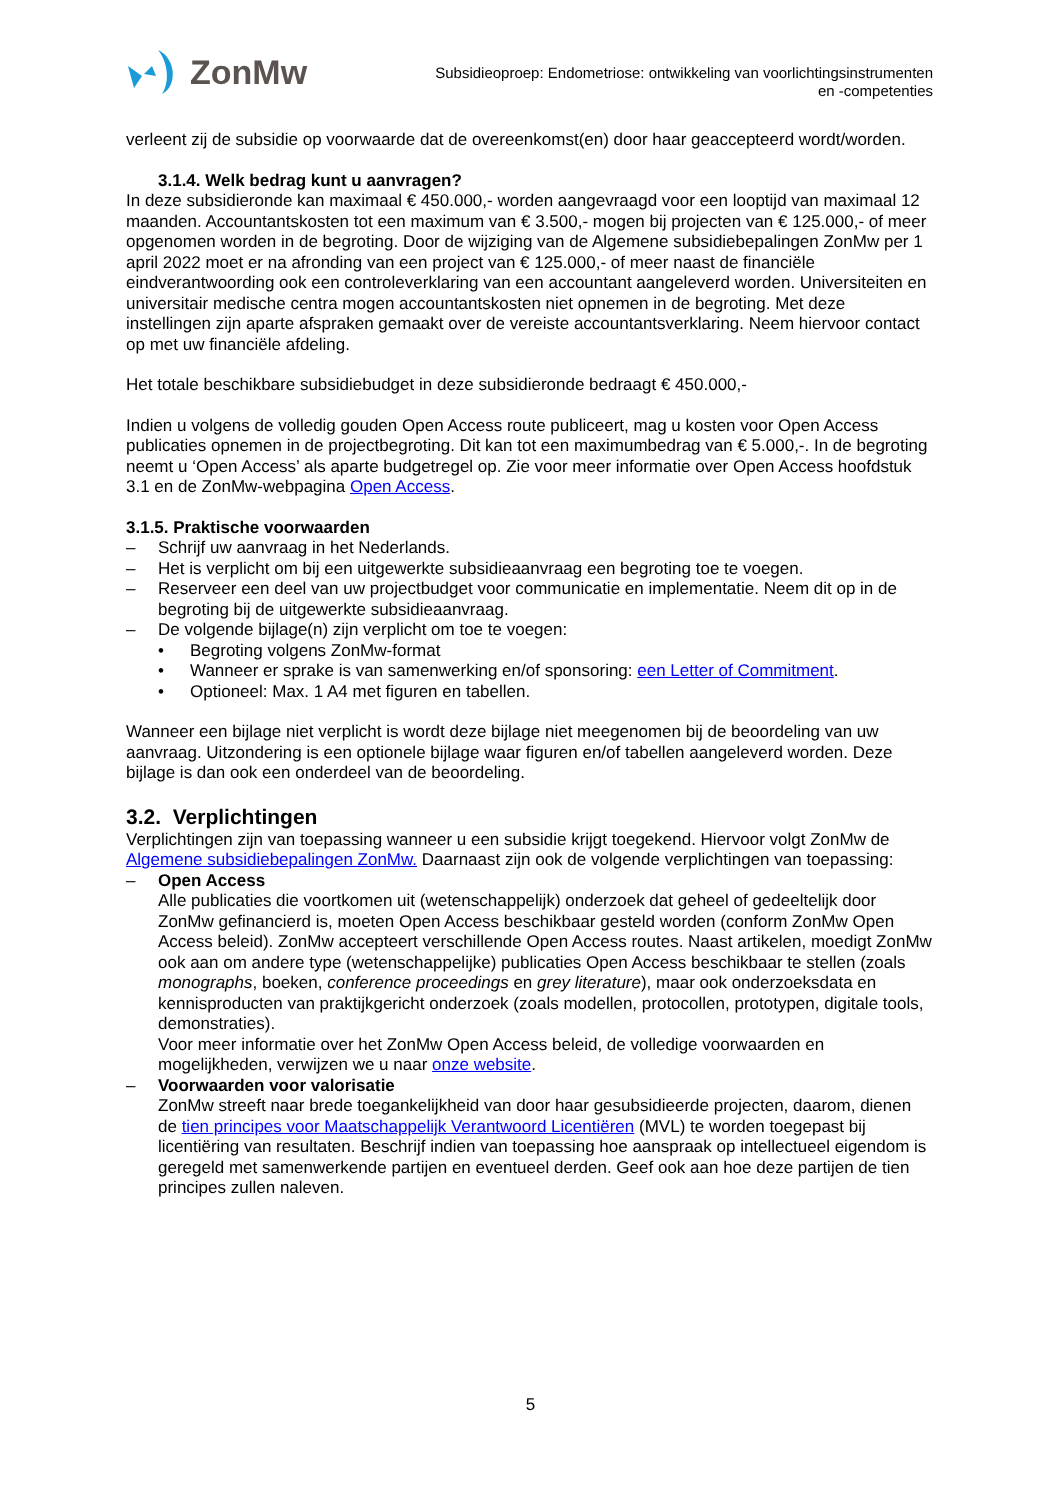ZonMw
Subsidieoproep: Endometriose: ontwikkeling van voorlichtingsinstrumenten
en -competenties
verleent zij de subsidie op voorwaarde dat de overeenkomst(en) door haar geaccepteerd wordt/worden.
3.1.4. Welk bedrag kunt u aanvragen?
In deze subsidieronde kan maximaal € 450.000,- worden aangevraagd voor een looptijd van maximaal 12 maanden. Accountantskosten tot een maximum van € 3.500,- mogen bij projecten van € 125.000,- of meer opgenomen worden in de begroting. Door de wijziging van de Algemene subsidiebepalingen ZonMw per 1 april 2022 moet er na afronding van een project van € 125.000,- of meer naast de financiële eindverantwoording ook een controleverklaring van een accountant aangeleverd worden. Universiteiten en universitair medische centra mogen accountantskosten niet opnemen in de begroting. Met deze instellingen zijn aparte afspraken gemaakt over de vereiste accountantsverklaring. Neem hiervoor contact op met uw financiële afdeling.
Het totale beschikbare subsidiebudget in deze subsidieronde bedraagt € 450.000,-
Indien u volgens de volledig gouden Open Access route publiceert, mag u kosten voor Open Access publicaties opnemen in de projectbegroting. Dit kan tot een maximumbedrag van € 5.000,-. In de begroting neemt u ‘Open Access’ als aparte budgetregel op. Zie voor meer informatie over Open Access hoofdstuk 3.1 en de ZonMw-webpagina Open Access.
3.1.5. Praktische voorwaarden
– Schrijf uw aanvraag in het Nederlands.
– Het is verplicht om bij een uitgewerkte subsidieaanvraag een begroting toe te voegen.
– Reserveer een deel van uw projectbudget voor communicatie en implementatie. Neem dit op in de begroting bij de uitgewerkte subsidieaanvraag.
– De volgende bijlage(n) zijn verplicht om toe te voegen:
• Begroting volgens ZonMw-format
• Wanneer er sprake is van samenwerking en/of sponsoring: een Letter of Commitment.
• Optioneel: Max. 1 A4 met figuren en tabellen.
Wanneer een bijlage niet verplicht is wordt deze bijlage niet meegenomen bij de beoordeling van uw aanvraag. Uitzondering is een optionele bijlage waar figuren en/of tabellen aangeleverd worden. Deze bijlage is dan ook een onderdeel van de beoordeling.
3.2. Verplichtingen
Verplichtingen zijn van toepassing wanneer u een subsidie krijgt toegekend. Hiervoor volgt ZonMw de Algemene subsidiebepalingen ZonMw. Daarnaast zijn ook de volgende verplichtingen van toepassing:
– Open Access
Alle publicaties die voortkomen uit (wetenschappelijk) onderzoek dat geheel of gedeeltelijk door ZonMw gefinancierd is, moeten Open Access beschikbaar gesteld worden (conform ZonMw Open Access beleid). ZonMw accepteert verschillende Open Access routes. Naast artikelen, moedigt ZonMw ook aan om andere type (wetenschappelijke) publicaties Open Access beschikbaar te stellen (zoals monographs, boeken, conference proceedings en grey literature), maar ook onderzoeksdata en kennisproducten van praktijkgericht onderzoek (zoals modellen, protocollen, prototypen, digitale tools, demonstraties).
Voor meer informatie over het ZonMw Open Access beleid, de volledige voorwaarden en mogelijkheden, verwijzen we u naar onze website.
– Voorwaarden voor valorisatie
ZonMw streeft naar brede toegankelijkheid van door haar gesubsidieerde projecten, daarom, dienen de tien principes voor Maatschappelijk Verantwoord Licentiëren (MVL) te worden toegepast bij licentiëring van resultaten. Beschrijf indien van toepassing hoe aanspraak op intellectueel eigendom is geregeld met samenwerkende partijen en eventueel derden. Geef ook aan hoe deze partijen de tien principes zullen naleven.
5